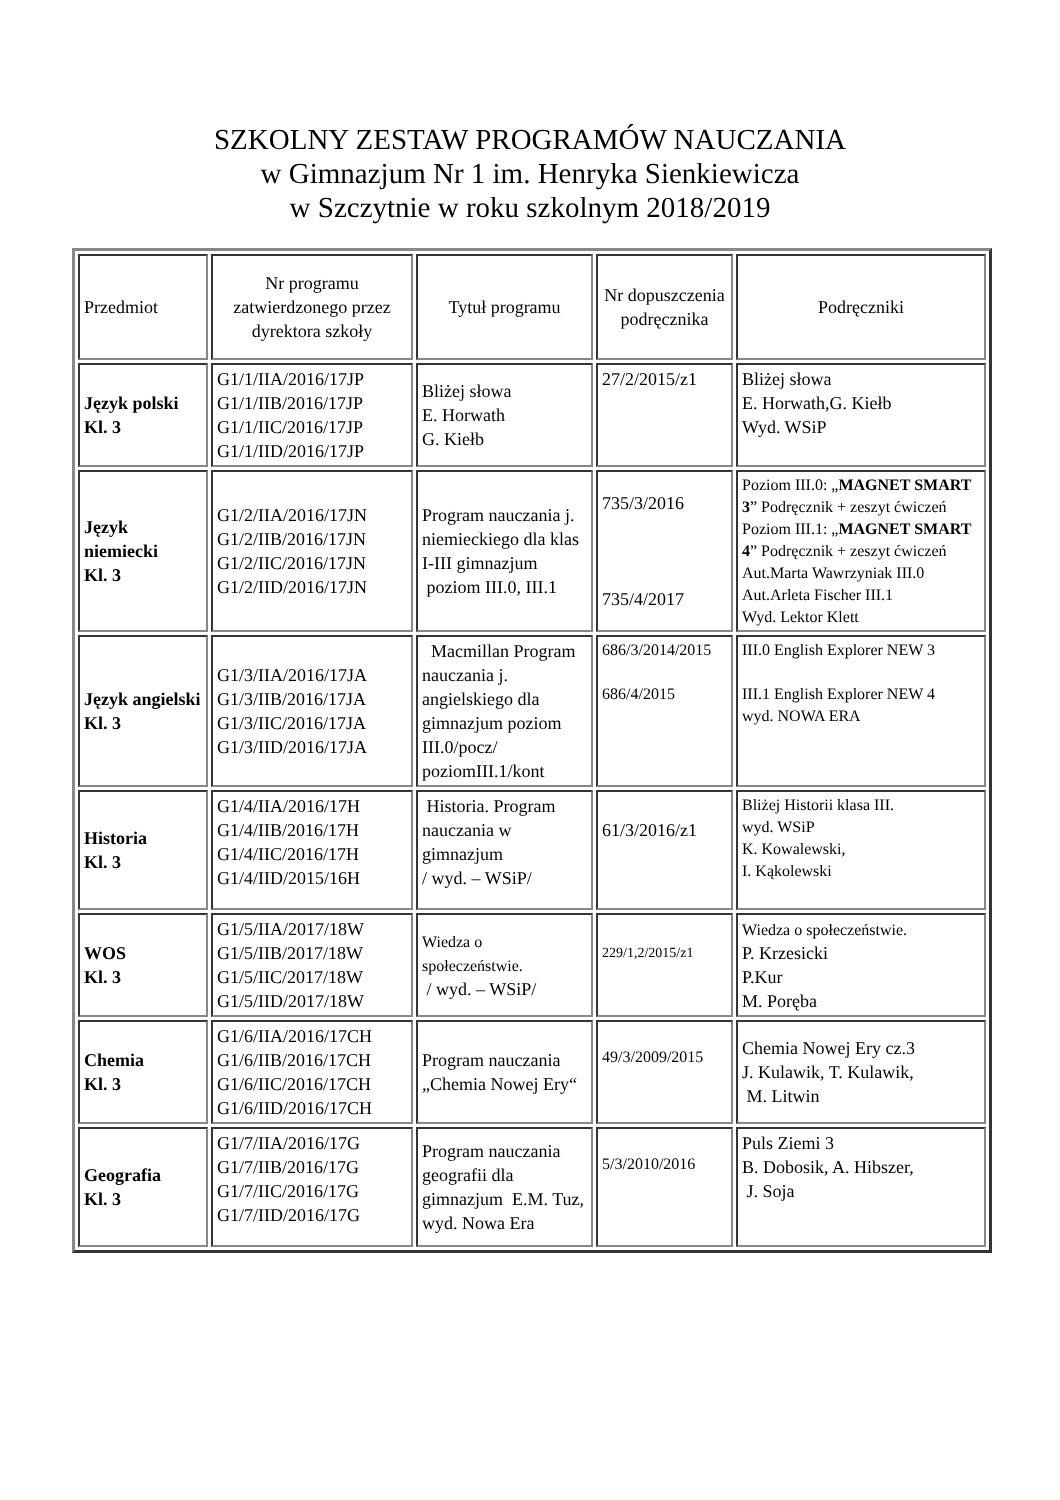SZKOLNY ZESTAW PROGRAMÓW NAUCZANIA
w Gimnazjum Nr 1 im. Henryka Sienkiewicza
w Szczytnie w roku szkolnym 2018/2019
| Przedmiot | Nr programu zatwierdzonego przez dyrektora szkoły | Tytuł programu | Nr dopuszczenia podręcznika | Podręczniki |
| --- | --- | --- | --- | --- |
| Język polski Kl. 3 | G1/1/IIA/2016/17JP G1/1/IIB/2016/17JP G1/1/IIC/2016/17JP G1/1/IID/2016/17JP | Bliżej słowa E. Horwath G. Kiełb | 27/2/2015/z1 | Bliżej słowa E. Horwath,G. Kiełb Wyd. WSiP |
| Język niemiecki Kl. 3 | G1/2/IIA/2016/17JN G1/2/IIB/2016/17JN G1/2/IIC/2016/17JN G1/2/IID/2016/17JN | Program nauczania j. niemieckiego dla klas I-III gimnazjum poziom III.0, III.1 | 735/3/2016 735/4/2017 | Poziom III.0: „ MAGNET SMART 3 ” Podręcznik + zeszyt ćwiczeń Poziom III.1: „ MAGNET SMART 4 ” Podręcznik + zeszyt ćwiczeń Aut.Marta Wawrzyniak III.0 Aut.Arleta Fischer III.1 Wyd. Lektor Klett |
| Język angielski Kl. 3 | G1/3/IIA/2016/17JA G1/3/IIB/2016/17JA G1/3/IIC/2016/17JA G1/3/IID/2016/17JA | Macmillan Program nauczania j. angielskiego dla gimnazjum poziom III.0/pocz/ poziomIII.1/kont | 686/3/2014/2015 686/4/2015 | III.0 English Explorer NEW 3 III.1 English Explorer NEW 4 wyd. NOWA ERA |
| Historia Kl. 3 | G1/4/IIA/2016/17H G1/4/IIB/2016/17H G1/4/IIC/2016/17H G1/4/IID/2015/16H | Historia. Program nauczania w gimnazjum / wyd. – WSiP/ | 61/3/2016/z1 | Bliżej Historii klasa III. wyd. WSiP K. Kowalewski, I. Kąkolewski |
| WOS Kl. 3 | G1/5/IIA/2017/18W G1/5/IIB/2017/18W G1/5/IIC/2017/18W G1/5/IID/2017/18W | Wiedza o społeczeństwie. / wyd. – WSiP/ | 229/1,2/2015/z1 | Wiedza o społeczeństwie. P. Krzesicki P.Kur M. Poręba |
| Chemia Kl. 3 | G1/6/IIA/2016/17CH G1/6/IIB/2016/17CH G1/6/IIC/2016/17CH G1/6/IID/2016/17CH | Program nauczania „Chemia Nowej Ery“ | 49/3/2009/2015 | Chemia Nowej Ery cz.3 J. Kulawik, T. Kulawik, M. Litwin |
| Geografia Kl. 3 | G1/7/IIA/2016/17G G1/7/IIB/2016/17G G1/7/IIC/2016/17G G1/7/IID/2016/17G | Program nauczania geografii dla gimnazjum E.M. Tuz, wyd. Nowa Era | 5/3/2010/2016 | Puls Ziemi 3 B. Dobosik, A. Hibszer, J. Soja |